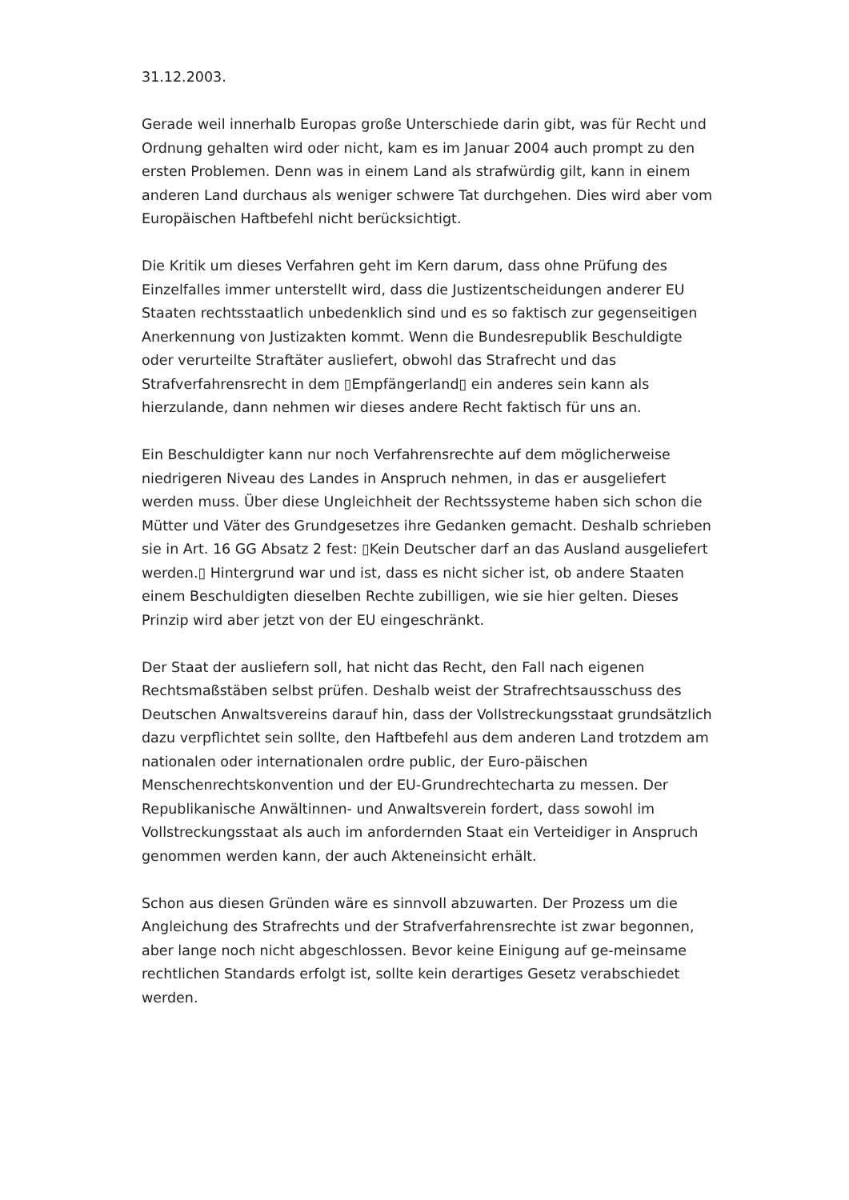31.12.2003.
Gerade weil innerhalb Europas große Unterschiede darin gibt, was für Recht und Ordnung gehalten wird oder nicht, kam es im Januar 2004 auch prompt zu den ersten Problemen. Denn was in einem Land als strafwürdig gilt, kann in einem anderen Land durchaus als weniger schwere Tat durchgehen. Dies wird aber vom Europäischen Haftbefehl nicht berücksichtigt.
Die Kritik um dieses Verfahren geht im Kern darum, dass ohne Prüfung des Einzelfalles immer unterstellt wird, dass die Justizentscheidungen anderer EU Staaten rechtsstaatlich unbedenklich sind und es so faktisch zur gegenseitigen Anerkennung von Justizakten kommt. Wenn die Bundesrepublik Beschuldigte oder verurteilte Straftäter ausliefert, obwohl das Strafrecht und das Strafverfahrensrecht in dem ▯Empfängerland▯ ein anderes sein kann als hierzulande, dann nehmen wir dieses andere Recht faktisch für uns an.
Ein Beschuldigter kann nur noch Verfahrensrechte auf dem möglicherweise niedrigeren Niveau des Landes in Anspruch nehmen, in das er ausgeliefert werden muss. Über diese Ungleichheit der Rechtssysteme haben sich schon die Mütter und Väter des Grundgesetzes ihre Gedanken gemacht. Deshalb schrieben sie in Art. 16 GG Absatz 2 fest: ▯Kein Deutscher darf an das Ausland ausgeliefert werden.▯ Hintergrund war und ist, dass es nicht sicher ist, ob andere Staaten einem Beschuldigten dieselben Rechte zubilligen, wie sie hier gelten. Dieses Prinzip wird aber jetzt von der EU eingeschränkt.
Der Staat der ausliefern soll, hat nicht das Recht, den Fall nach eigenen Rechtsmaßstäben selbst prüfen. Deshalb weist der Strafrechtsausschuss des Deutschen Anwaltsvereins darauf hin, dass der Vollstreckungsstaat grundsätzlich dazu verpflichtet sein sollte, den Haftbefehl aus dem anderen Land trotzdem am nationalen oder internationalen ordre public, der Euro-päischen Menschenrechtskonvention und der EU-Grundrechtecharta zu messen. Der Republikanische Anwältinnen- und Anwaltsverein fordert, dass sowohl im Vollstreckungsstaat als auch im anfordernden Staat ein Verteidiger in Anspruch genommen werden kann, der auch Akteneinsicht erhält.
Schon aus diesen Gründen wäre es sinnvoll abzuwarten. Der Prozess um die Angleichung des Strafrechts und der Strafverfahrensrechte ist zwar begonnen, aber lange noch nicht abgeschlossen. Bevor keine Einigung auf ge-meinsame rechtlichen Standards erfolgt ist, sollte kein derartiges Gesetz verabschiedet werden.